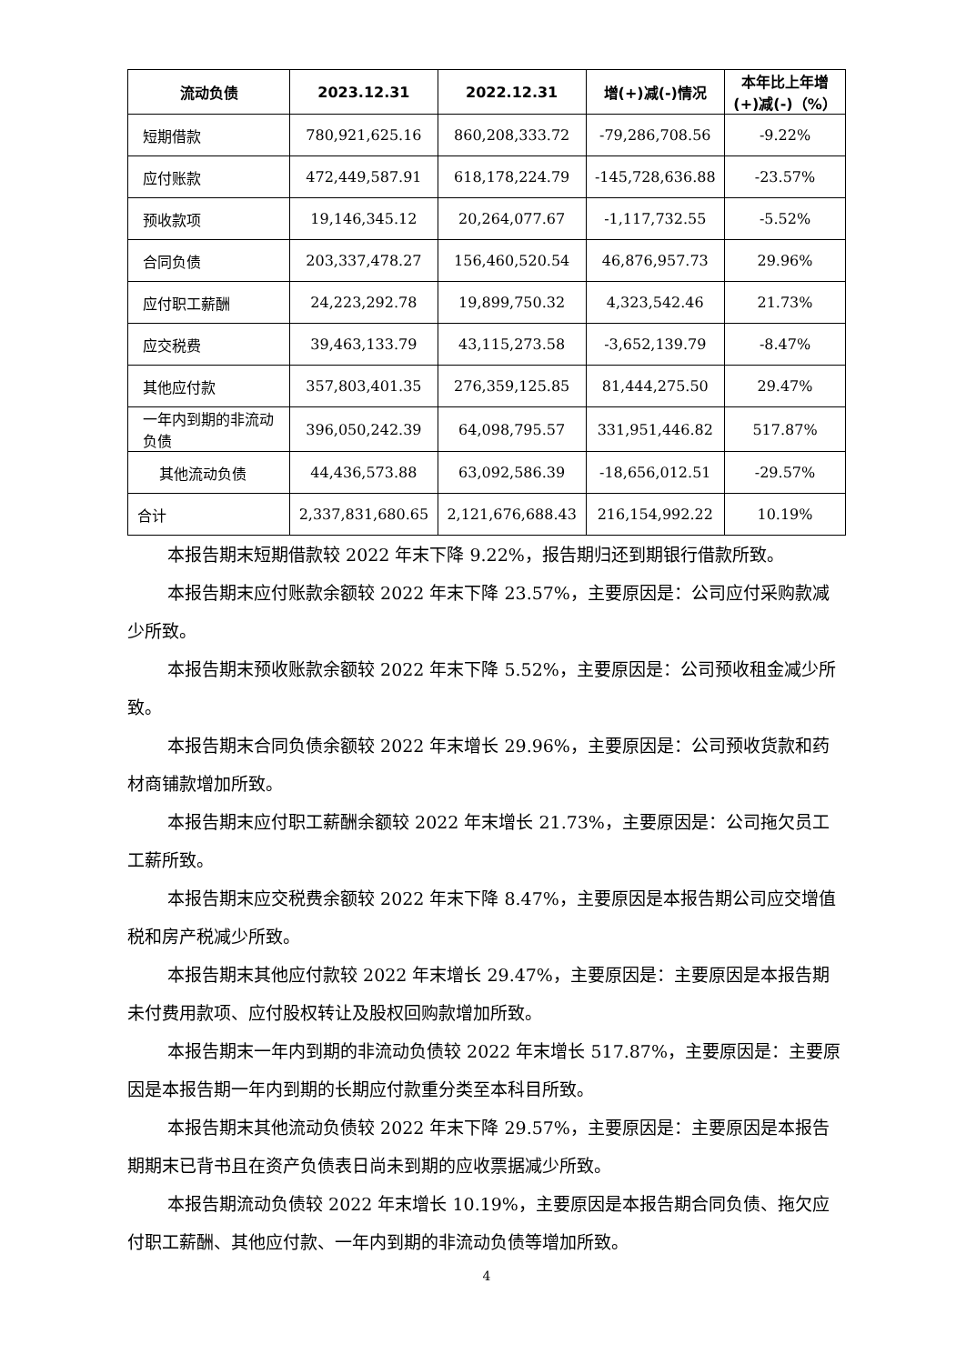| 流动负债 | 2023.12.31 | 2022.12.31 | 增(+)减(-)情况 | 本年比上年增(+)减(-)（%） |
| --- | --- | --- | --- | --- |
| 短期借款 | 780,921,625.16 | 860,208,333.72 | -79,286,708.56 | -9.22% |
| 应付账款 | 472,449,587.91 | 618,178,224.79 | -145,728,636.88 | -23.57% |
| 预收款项 | 19,146,345.12 | 20,264,077.67 | -1,117,732.55 | -5.52% |
| 合同负债 | 203,337,478.27 | 156,460,520.54 | 46,876,957.73 | 29.96% |
| 应付职工薪酬 | 24,223,292.78 | 19,899,750.32 | 4,323,542.46 | 21.73% |
| 应交税费 | 39,463,133.79 | 43,115,273.58 | -3,652,139.79 | -8.47% |
| 其他应付款 | 357,803,401.35 | 276,359,125.85 | 81,444,275.50 | 29.47% |
| 一年内到期的非流动负债 | 396,050,242.39 | 64,098,795.57 | 331,951,446.82 | 517.87% |
| 其他流动负债 | 44,436,573.88 | 63,092,586.39 | -18,656,012.51 | -29.57% |
| 合计 | 2,337,831,680.65 | 2,121,676,688.43 | 216,154,992.22 | 10.19% |
本报告期末短期借款较 2022 年末下降 9.22%，报告期归还到期银行借款所致。
本报告期末应付账款余额较 2022 年末下降 23.57%，主要原因是：公司应付采购款减少所致。
本报告期末预收账款余额较 2022 年末下降 5.52%，主要原因是：公司预收租金减少所致。
本报告期末合同负债余额较 2022 年末增长 29.96%，主要原因是：公司预收货款和药材商铺款增加所致。
本报告期末应付职工薪酬余额较 2022 年末增长 21.73%，主要原因是：公司拖欠员工工薪所致。
本报告期末应交税费余额较 2022 年末下降 8.47%，主要原因是本报告期公司应交增值税和房产税减少所致。
本报告期末其他应付款较 2022 年末增长 29.47%，主要原因是：主要原因是本报告期未付费用款项、应付股权转让及股权回购款增加所致。
本报告期末一年内到期的非流动负债较 2022 年末增长 517.87%，主要原因是：主要原因是本报告期一年内到期的长期应付款重分类至本科目所致。
本报告期末其他流动负债较 2022 年末下降 29.57%，主要原因是：主要原因是本报告期期末已背书且在资产负债表日尚未到期的应收票据减少所致。
本报告期流动负债较 2022 年末增长 10.19%，主要原因是本报告期合同负债、拖欠应付职工薪酬、其他应付款、一年内到期的非流动负债等增加所致。
4